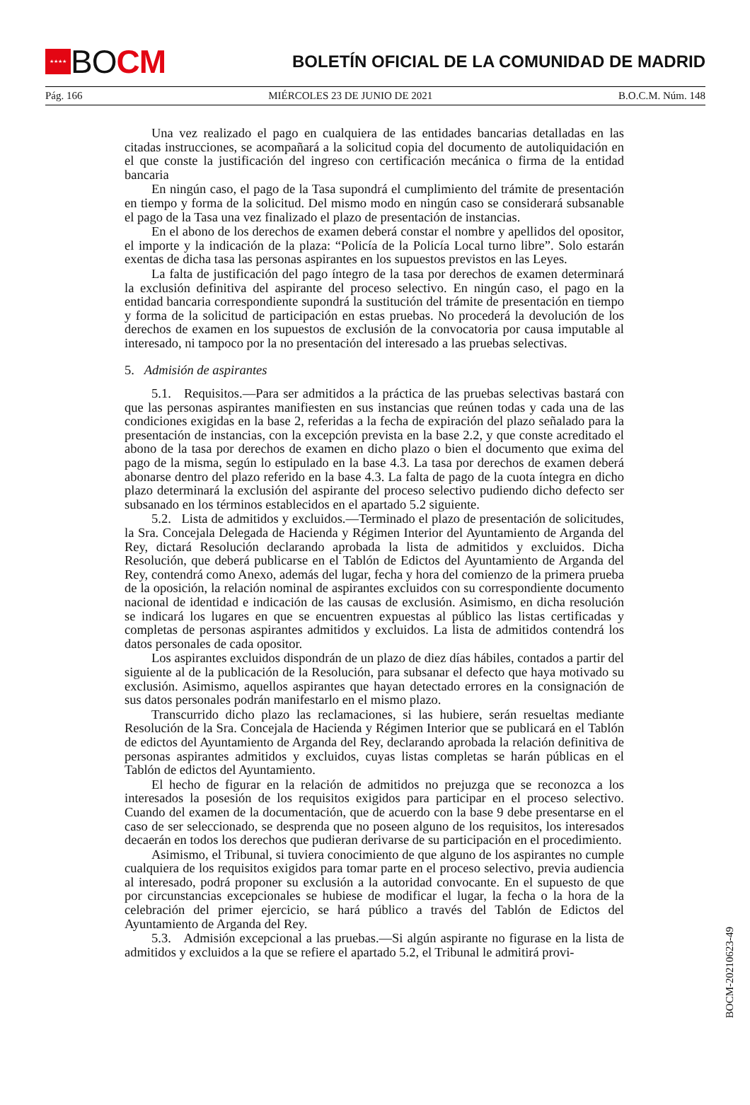★★★★
BOCM
BOLETÍN OFICIAL DE LA COMUNIDAD DE MADRID
Pág. 166 MIÉRCOLES 23 DE JUNIO DE 2021 B.O.C.M. Núm. 148
Una vez realizado el pago en cualquiera de las entidades bancarias detalladas en las citadas instrucciones, se acompañará a la solicitud copia del documento de autoliquidación en el que conste la justificación del ingreso con certificación mecánica o firma de la entidad bancaria
En ningún caso, el pago de la Tasa supondrá el cumplimiento del trámite de presentación en tiempo y forma de la solicitud. Del mismo modo en ningún caso se considerará subsanable el pago de la Tasa una vez finalizado el plazo de presentación de instancias.
En el abono de los derechos de examen deberá constar el nombre y apellidos del opositor, el importe y la indicación de la plaza: “Policía de la Policía Local turno libre”. Solo estarán exentas de dicha tasa las personas aspirantes en los supuestos previstos en las Leyes.
La falta de justificación del pago íntegro de la tasa por derechos de examen determinará la exclusión definitiva del aspirante del proceso selectivo. En ningún caso, el pago en la entidad bancaria correspondiente supondrá la sustitución del trámite de presentación en tiempo y forma de la solicitud de participación en estas pruebas. No procederá la devolución de los derechos de examen en los supuestos de exclusión de la convocatoria por causa imputable al interesado, ni tampoco por la no presentación del interesado a las pruebas selectivas.
5. Admisión de aspirantes
5.1. Requisitos.—Para ser admitidos a la práctica de las pruebas selectivas bastará con que las personas aspirantes manifiesten en sus instancias que reúnen todas y cada una de las condiciones exigidas en la base 2, referidas a la fecha de expiración del plazo señalado para la presentación de instancias, con la excepción prevista en la base 2.2, y que conste acreditado el abono de la tasa por derechos de examen en dicho plazo o bien el documento que exima del pago de la misma, según lo estipulado en la base 4.3. La tasa por derechos de examen deberá abonarse dentro del plazo referido en la base 4.3. La falta de pago de la cuota íntegra en dicho plazo determinará la exclusión del aspirante del proceso selectivo pudiendo dicho defecto ser subsanado en los términos establecidos en el apartado 5.2 siguiente.
5.2. Lista de admitidos y excluidos.—Terminado el plazo de presentación de solicitudes, la Sra. Concejala Delegada de Hacienda y Régimen Interior del Ayuntamiento de Arganda del Rey, dictará Resolución declarando aprobada la lista de admitidos y excluidos. Dicha Resolución, que deberá publicarse en el Tablón de Edictos del Ayuntamiento de Arganda del Rey, contendrá como Anexo, además del lugar, fecha y hora del comienzo de la primera prueba de la oposición, la relación nominal de aspirantes excluidos con su correspondiente documento nacional de identidad e indicación de las causas de exclusión. Asimismo, en dicha resolución se indicará los lugares en que se encuentren expuestas al público las listas certificadas y completas de personas aspirantes admitidos y excluidos. La lista de admitidos contendrá los datos personales de cada opositor.
Los aspirantes excluidos dispondrán de un plazo de diez días hábiles, contados a partir del siguiente al de la publicación de la Resolución, para subsanar el defecto que haya motivado su exclusión. Asimismo, aquellos aspirantes que hayan detectado errores en la consignación de sus datos personales podrán manifestarlo en el mismo plazo.
Transcurrido dicho plazo las reclamaciones, si las hubiere, serán resueltas mediante Resolución de la Sra. Concejala de Hacienda y Régimen Interior que se publicará en el Tablón de edictos del Ayuntamiento de Arganda del Rey, declarando aprobada la relación definitiva de personas aspirantes admitidos y excluidos, cuyas listas completas se harán públicas en el Tablón de edictos del Ayuntamiento.
El hecho de figurar en la relación de admitidos no prejuzga que se reconozca a los interesados la posesión de los requisitos exigidos para participar en el proceso selectivo. Cuando del examen de la documentación, que de acuerdo con la base 9 debe presentarse en el caso de ser seleccionado, se desprenda que no poseen alguno de los requisitos, los interesados decaerán en todos los derechos que pudieran derivarse de su participación en el procedimiento.
Asimismo, el Tribunal, si tuviera conocimiento de que alguno de los aspirantes no cumple cualquiera de los requisitos exigidos para tomar parte en el proceso selectivo, previa audiencia al interesado, podrá proponer su exclusión a la autoridad convocante. En el supuesto de que por circunstancias excepcionales se hubiese de modificar el lugar, la fecha o la hora de la celebración del primer ejercicio, se hará público a través del Tablón de Edictos del Ayuntamiento de Arganda del Rey.
5.3. Admisión excepcional a las pruebas.—Si algún aspirante no figurase en la lista de admitidos y excluidos a la que se refiere el apartado 5.2, el Tribunal le admitirá provi-
BOCM-20210623-49